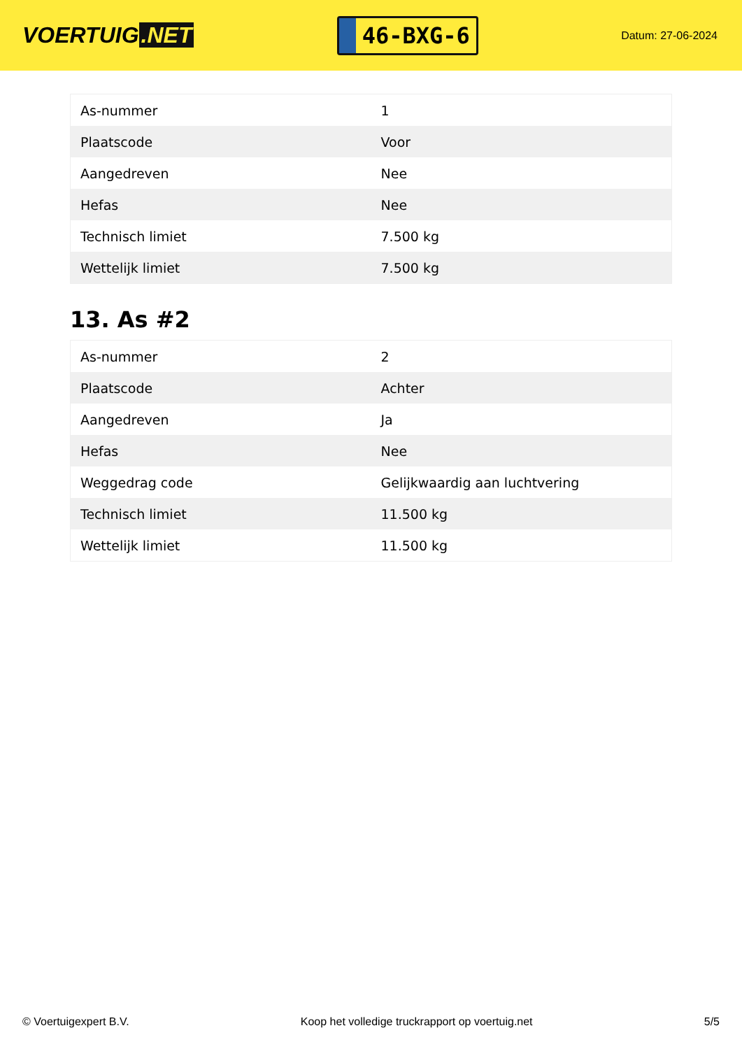VOERTUIG.NET
46-BXG-6
Datum: 27-06-2024
| As-nummer | 1 |
| Plaatscode | Voor |
| Aangedreven | Nee |
| Hefas | Nee |
| Technisch limiet | 7.500 kg |
| Wettelijk limiet | 7.500 kg |
13. As #2
| As-nummer | 2 |
| Plaatscode | Achter |
| Aangedreven | Ja |
| Hefas | Nee |
| Weggedrag code | Gelijkwaardig aan luchtvering |
| Technisch limiet | 11.500 kg |
| Wettelijk limiet | 11.500 kg |
© Voertuigexpert B.V. Koop het volledige truckrapport op voertuig.net 5/5